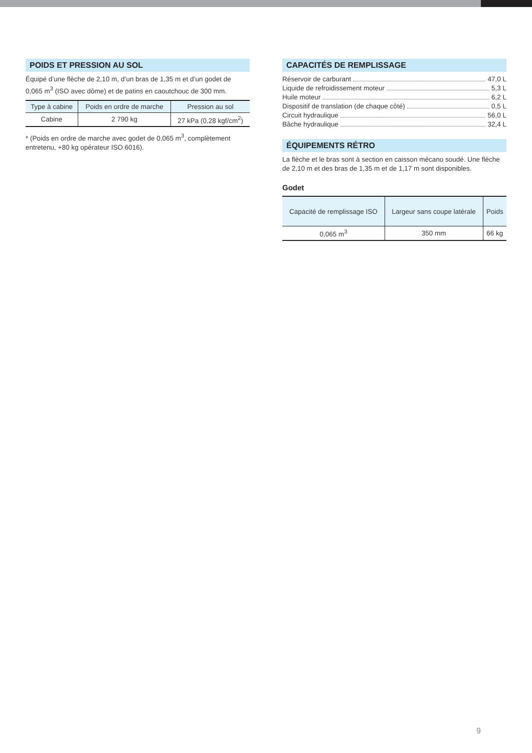POIDS ET PRESSION AU SOL
Équipé d’une flèche de 2,10 m, d’un bras de 1,35 m et d’un godet de 0,065 m<sup>3</sup> (ISO avec dôme) et de patins en caoutchouc de 300 mm.
| Type à cabine | Poids en ordre de marche | Pression au sol |
| --- | --- | --- |
| Cabine | 2 790 kg | 27 kPa (0,28 kgf/cm<sup>2</sup>) |
* (Poids en ordre de marche avec godet de 0,065 m<sup>3</sup>, complètement entretenu, +80 kg opérateur ISO 6016).
CAPACITÉS DE REMPLISSAGE
Réservoir de carburant 47,0 L
Liquide de refroidissement moteur 5,3 L
Huile moteur 6,2 L
Dispositif de translation (de chaque côté) 0,5 L
Circuit hydraulique 56,0 L
Bâche hydraulique 32,4 L
ÉQUIPEMENTS RÉTRO
La flèche et le bras sont à section en caisson mécano soudé. Une flèche de 2,10 m et des bras de 1,35 m et de 1,17 m sont disponibles.
Godet
| Capacité de remplissage ISO | Largeur sans coupe latérale | Poids |
| --- | --- | --- |
| 0,065 m<sup>3</sup> | 350 mm | 66 kg |
9